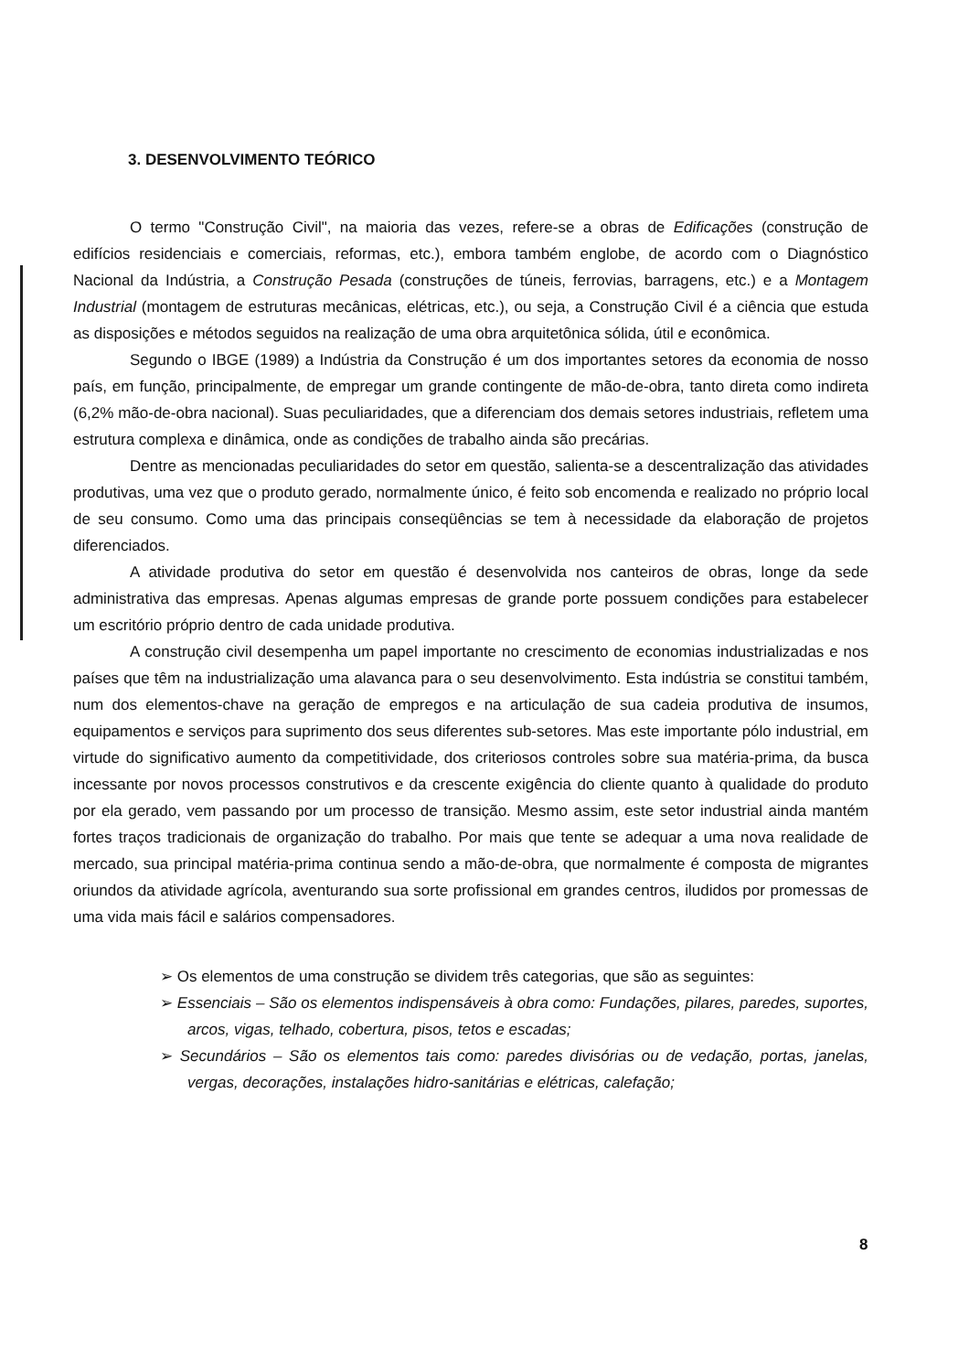3. DESENVOLVIMENTO TEÓRICO
O termo "Construção Civil", na maioria das vezes, refere-se a obras de Edificações (construção de edifícios residenciais e comerciais, reformas, etc.), embora também englobe, de acordo com o Diagnóstico Nacional da Indústria, a Construção Pesada (construções de túneis, ferrovias, barragens, etc.) e a Montagem Industrial (montagem de estruturas mecânicas, elétricas, etc.), ou seja, a Construção Civil é a ciência que estuda as disposições e métodos seguidos na realização de uma obra arquitetônica sólida, útil e econômica.
Segundo o IBGE (1989) a Indústria da Construção é um dos importantes setores da economia de nosso país, em função, principalmente, de empregar um grande contingente de mão-de-obra, tanto direta como indireta (6,2% mão-de-obra nacional). Suas peculiaridades, que a diferenciam dos demais setores industriais, refletem uma estrutura complexa e dinâmica, onde as condições de trabalho ainda são precárias.
Dentre as mencionadas peculiaridades do setor em questão, salienta-se a descentralização das atividades produtivas, uma vez que o produto gerado, normalmente único, é feito sob encomenda e realizado no próprio local de seu consumo. Como uma das principais conseqüências se tem à necessidade da elaboração de projetos diferenciados.
A atividade produtiva do setor em questão é desenvolvida nos canteiros de obras, longe da sede administrativa das empresas. Apenas algumas empresas de grande porte possuem condições para estabelecer um escritório próprio dentro de cada unidade produtiva.
A construção civil desempenha um papel importante no crescimento de economias industrializadas e nos países que têm na industrialização uma alavanca para o seu desenvolvimento. Esta indústria se constitui também, num dos elementos-chave na geração de empregos e na articulação de sua cadeia produtiva de insumos, equipamentos e serviços para suprimento dos seus diferentes sub-setores. Mas este importante pólo industrial, em virtude do significativo aumento da competitividade, dos criteriosos controles sobre sua matéria-prima, da busca incessante por novos processos construtivos e da crescente exigência do cliente quanto à qualidade do produto por ela gerado, vem passando por um processo de transição. Mesmo assim, este setor industrial ainda mantém fortes traços tradicionais de organização do trabalho. Por mais que tente se adequar a uma nova realidade de mercado, sua principal matéria-prima continua sendo a mão-de-obra, que normalmente é composta de migrantes oriundos da atividade agrícola, aventurando sua sorte profissional em grandes centros, iludidos por promessas de uma vida mais fácil e salários compensadores.
➢ Os elementos de uma construção se dividem três categorias, que são as seguintes:
➢ Essenciais – São os elementos indispensáveis à obra como: Fundações, pilares, paredes, suportes, arcos, vigas, telhado, cobertura, pisos, tetos e escadas;
➢ Secundários – São os elementos tais como: paredes divisórias ou de vedação, portas, janelas, vergas, decorações, instalações hidro-sanitárias e elétricas, calefação;
8